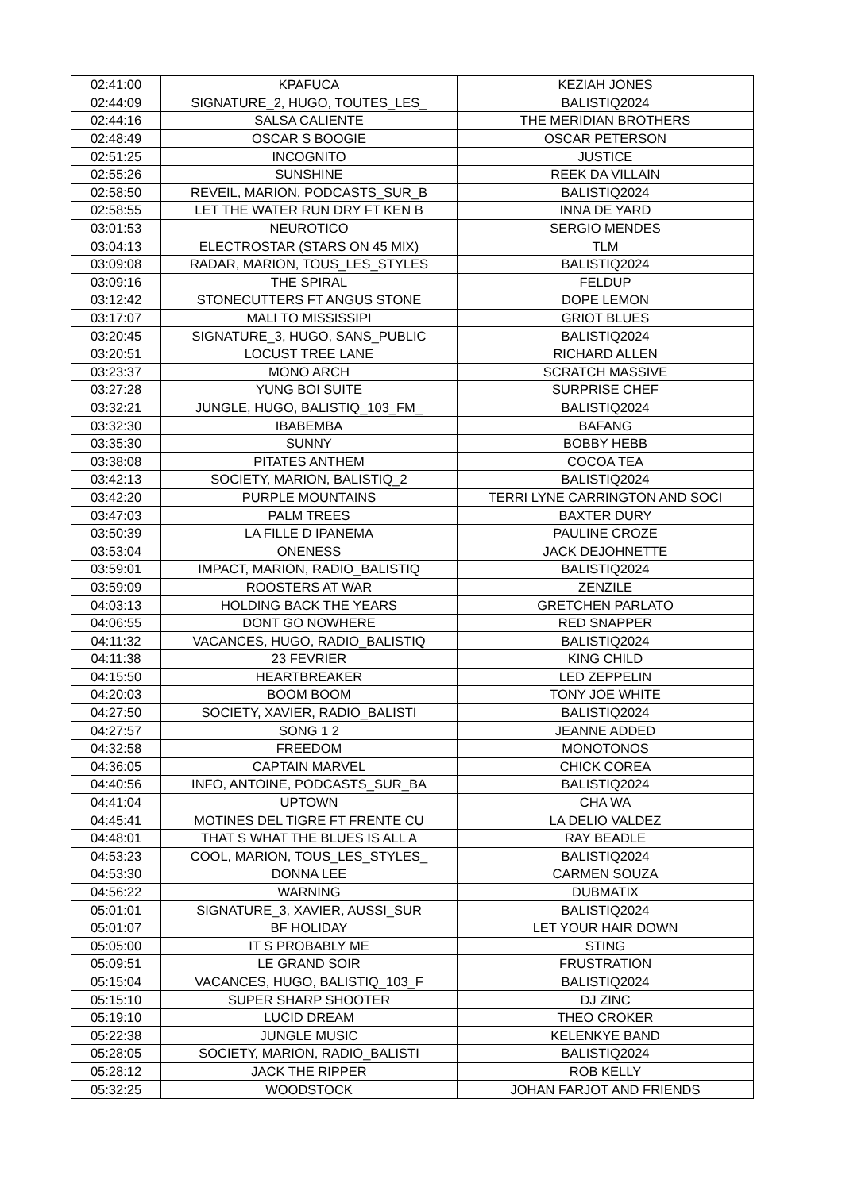| 02:41:00 | KPAFUCA | KEZIAH JONES |
| 02:44:09 | SIGNATURE_2, HUGO, TOUTES_LES_ | BALISTIQ2024 |
| 02:44:16 | SALSA CALIENTE | THE MERIDIAN BROTHERS |
| 02:48:49 | OSCAR S BOOGIE | OSCAR PETERSON |
| 02:51:25 | INCOGNITO | JUSTICE |
| 02:55:26 | SUNSHINE | REEK DA VILLAIN |
| 02:58:50 | REVEIL, MARION, PODCASTS_SUR_B | BALISTIQ2024 |
| 02:58:55 | LET THE WATER RUN DRY FT KEN B | INNA DE YARD |
| 03:01:53 | NEUROTICO | SERGIO MENDES |
| 03:04:13 | ELECTROSTAR (STARS ON 45 MIX) | TLM |
| 03:09:08 | RADAR, MARION, TOUS_LES_STYLES | BALISTIQ2024 |
| 03:09:16 | THE SPIRAL | FELDUP |
| 03:12:42 | STONECUTTERS FT ANGUS STONE | DOPE LEMON |
| 03:17:07 | MALI TO MISSISSIPI | GRIOT BLUES |
| 03:20:45 | SIGNATURE_3, HUGO, SANS_PUBLIC | BALISTIQ2024 |
| 03:20:51 | LOCUST TREE LANE | RICHARD ALLEN |
| 03:23:37 | MONO ARCH | SCRATCH MASSIVE |
| 03:27:28 | YUNG BOI SUITE | SURPRISE CHEF |
| 03:32:21 | JUNGLE, HUGO, BALISTIQ_103_FM_ | BALISTIQ2024 |
| 03:32:30 | IBABEMBA | BAFANG |
| 03:35:30 | SUNNY | BOBBY HEBB |
| 03:38:08 | PITATES ANTHEM | COCOA TEA |
| 03:42:13 | SOCIETY, MARION, BALISTIQ_2 | BALISTIQ2024 |
| 03:42:20 | PURPLE MOUNTAINS | TERRI LYNE CARRINGTON AND SOCI |
| 03:47:03 | PALM TREES | BAXTER DURY |
| 03:50:39 | LA FILLE D IPANEMA | PAULINE CROZE |
| 03:53:04 | ONENESS | JACK DEJOHNETTE |
| 03:59:01 | IMPACT, MARION, RADIO_BALISTIQ | BALISTIQ2024 |
| 03:59:09 | ROOSTERS AT WAR | ZENZILE |
| 04:03:13 | HOLDING BACK THE YEARS | GRETCHEN PARLATO |
| 04:06:55 | DONT GO NOWHERE | RED SNAPPER |
| 04:11:32 | VACANCES, HUGO, RADIO_BALISTIQ | BALISTIQ2024 |
| 04:11:38 | 23 FEVRIER | KING CHILD |
| 04:15:50 | HEARTBREAKER | LED ZEPPELIN |
| 04:20:03 | BOOM BOOM | TONY JOE WHITE |
| 04:27:50 | SOCIETY, XAVIER, RADIO_BALISTI | BALISTIQ2024 |
| 04:27:57 | SONG 1 2 | JEANNE ADDED |
| 04:32:58 | FREEDOM | MONOTONOS |
| 04:36:05 | CAPTAIN MARVEL | CHICK COREA |
| 04:40:56 | INFO, ANTOINE, PODCASTS_SUR_BA | BALISTIQ2024 |
| 04:41:04 | UPTOWN | CHA WA |
| 04:45:41 | MOTINES DEL TIGRE FT FRENTE CU | LA DELIO VALDEZ |
| 04:48:01 | THAT S WHAT THE BLUES IS ALL A | RAY BEADLE |
| 04:53:23 | COOL, MARION, TOUS_LES_STYLES_ | BALISTIQ2024 |
| 04:53:30 | DONNA LEE | CARMEN SOUZA |
| 04:56:22 | WARNING | DUBMATIX |
| 05:01:01 | SIGNATURE_3, XAVIER, AUSSI_SUR | BALISTIQ2024 |
| 05:01:07 | BF HOLIDAY | LET YOUR HAIR DOWN |
| 05:05:00 | IT S PROBABLY ME | STING |
| 05:09:51 | LE GRAND SOIR | FRUSTRATION |
| 05:15:04 | VACANCES, HUGO, BALISTIQ_103_F | BALISTIQ2024 |
| 05:15:10 | SUPER SHARP SHOOTER | DJ ZINC |
| 05:19:10 | LUCID DREAM | THEO CROKER |
| 05:22:38 | JUNGLE MUSIC | KELENKYE BAND |
| 05:28:05 | SOCIETY, MARION, RADIO_BALISTI | BALISTIQ2024 |
| 05:28:12 | JACK THE RIPPER | ROB KELLY |
| 05:32:25 | WOODSTOCK | JOHAN FARJOT AND FRIENDS |